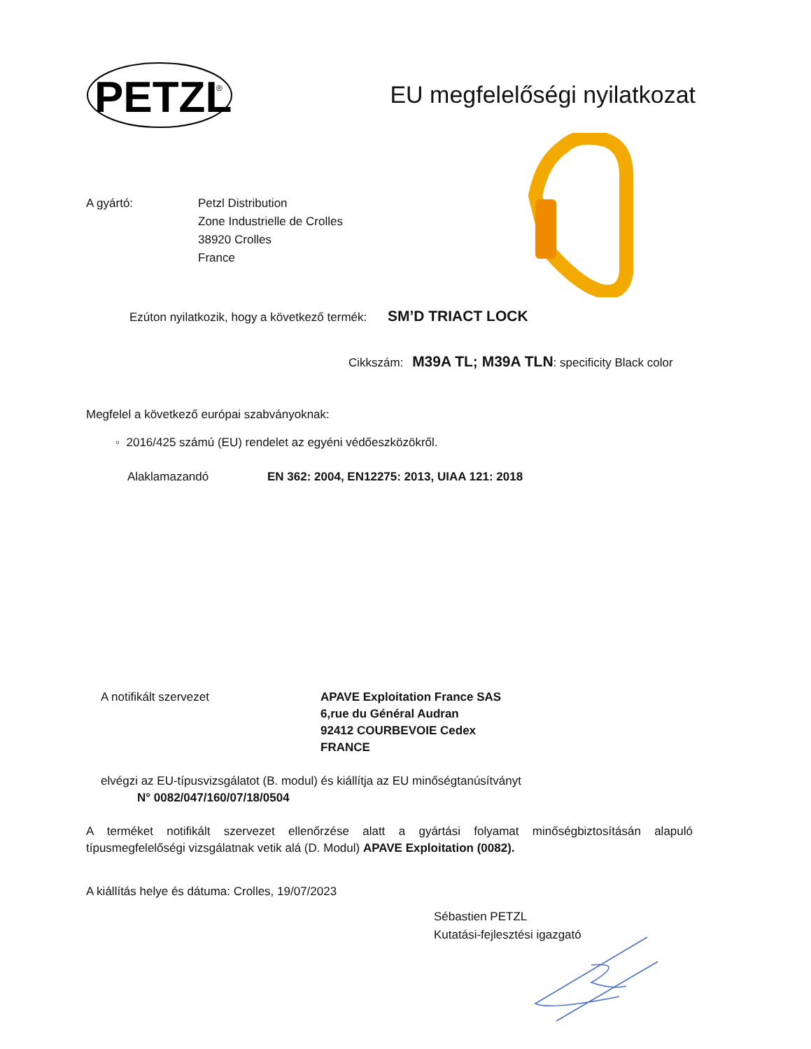PETZL
®
EU megfelelőségi nyilatkozat
A gyártó: Petzl Distribution
Zone Industrielle de Crolles
38920 Crolles
France
Ezúton nyilatkozik, hogy a következő termék: SM’D TRIACT LOCK
Cikkszám: M39A TL; M39A TLN: specificity Black color
Megfelel a következő európai szabványoknak:
◦ 2016/425 számú (EU) rendelet az egyéni védőeszközökről.
Alaklamazandó EN 362: 2004, EN12275: 2013, UIAA 121: 2018
A notifikált szervezet APAVE Exploitation France SAS
6,rue du Général Audran
92412 COURBEVOIE Cedex
FRANCE
elvégzi az EU-típusvizsgálatot (B. modul) és kiállítja az EU minőségtanúsítványt
N° 0082/047/160/07/18/0504
A terméket notifikált szervezet ellenőrzése alatt a gyártási folyamat minőségbiztosításán alapuló típusmegfelelőségi vizsgálatnak vetik alá (D. Modul) APAVE Exploitation (0082).
A kiállítás helye és dátuma: Crolles, 19/07/2023
Sébastien PETZL
Kutatási-fejlesztési igazgató